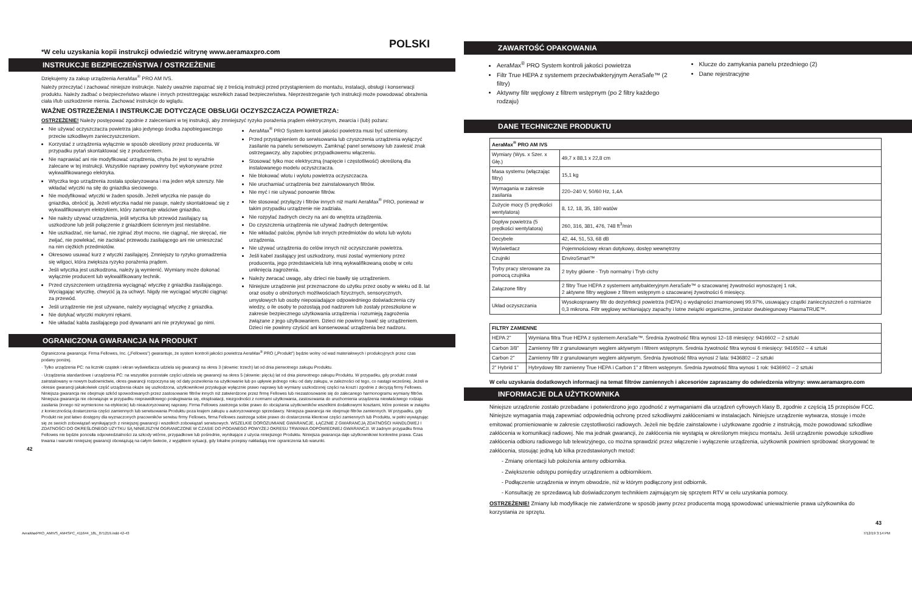*W celu uzyskania kopii instrukcji odwiedzić witrynę www.aeramaxpro.com POLSKI
INSTRUKCJE BEZPIECZEŃSTWA / OSTRZEŻENIE
Dziękujemy za zakup urządzenia AeraMax<sup>®</sup> PRO AM IVS.
Należy przeczytać i zachować niniejsze instrukcje. Należy uważnie zapoznać się z treścią instrukcji przed przystąpieniem do montażu, instalacji, obsługi i konserwacji produktu. Należy zadbać o bezpieczeństwo własne i innych przestrzegając wszelkich zasad bezpieczeństwa. Nieprzestrzeganie tych instrukcji może powodować obrażenia ciała i/lub uszkodzenie mienia. Zachować instrukcje do wglądu.
WAŻNE OSTRZEŻENIA I INSTRUKCJE DOTYCZĄCE OBSŁUGI OCZYSZCZACZA POWIETRZA:
OSTRZEŻENIE! Należy postępować zgodnie z zaleceniami w tej instrukcji, aby zmniejszyć ryzyko porażenia prądem elektrycznym, zwarcia i (lub) pożaru:
Nie używać oczyszczacza powietrza jako jedynego środka zapobiegawczego przeciw szkodliwym zanieczyszczeniom.
Korzystać z urządzenia wyłącznie w sposób określony przez producenta. W przypadku pytań skontaktować się z producentem.
Nie naprawiać ani nie modyfikować urządzenia, chyba że jest to wyraźnie zalecane w tej instrukcji. Wszystkie naprawy powinny być wykonywane przez wykwalifikowanego elektryka.
Wtyczka tego urządzenia została spolaryzowana i ma jeden wtyk szerszy. Nie wkładać wtyczki na siłę do gniazdka sieciowego.
Nie modyfikować wtyczki w żaden sposób. Jeżeli wtyczka nie pasuje do gniazdka, obrócić ją. Jeżeli wtyczka nadal nie pasuje, należy skontaktować się z wykwalifikowanym elektrykiem, który zamontuje właściwe gniazdko.
Nie należy używać urządzenia, jeśli wtyczka lub przewód zasilający są uszkodzone lub jeśli połączenie z gniazdkiem ściennym jest niestabilne.
Nie uszkadzać, nie łamać, nie zginać zbyt mocno, nie ciągnąć, nie skręcać, nie zwijać, nie powlekać, nie zaciskać przewodu zasilającego ani nie umieszczać na nim ciężkich przedmiotów.
Okresowo usuwać kurz z wtyczki zasilającej. Zmniejszy to ryzyko gromadzenia się wilgoci, która zwiększa ryzyko porażenia prądem.
Jeśli wtyczka jest uszkodzona, należy ją wymienić. Wymiany może dokonać wyłącznie producent lub wykwalifikowany technik.
Przed czyszczeniem urządzenia wyciągnąć wtyczkę z gniazdka zasilającego. Wyciągając wtyczkę, chwycić ją za uchwyt. Nigdy nie wyciągać wtyczki ciągnąc za przewód.
Jeśli urządzenie nie jest używane, należy wyciągnąć wtyczkę z gniazdka.
Nie dotykać wtyczki mokrymi rękami.
Nie układać kabla zasilającego pod dywanami ani nie przykrywać go nimi.
AeraMax<sup>®</sup> PRO System kontroli jakości powietrza musi być uziemiony.
Przed przystąpieniem do serwisowania lub czyszczenia urządzenia wyłączyć zasilanie na panelu serwisowym. Zamknąć panel serwisowy lub zawiesić znak ostrzegawczy, aby zapobiec przypadkowemu włączeniu.
Stosować tylko moc elektryczną (napięcie i częstotliwość) określoną dla instalowanego modelu oczyszczacza.
Nie blokować wlotu i wylotu powietrza oczyszczacza.
Nie uruchamiać urządzenia bez zainstalowanych filtrów.
Nie myć i nie używać ponownie filtrów.
Nie stosować przyłączy i filtrów innych niż marki AeraMax<sup>®</sup> PRO, ponieważ w takim przypadku urządzenie nie zadziała.
Nie rozpylać żadnych cieczy na ani do wnętrza urządzenia.
Do czyszczenia urządzenia nie używać żadnych detergentów.
Nie wkładać palców, płynów lub innych przedmiotów do wlotu lub wylotu urządzenia.
Nie używać urządzenia do celów innych niż oczyszczanie powietrza.
Jeśli kabel zasilający jest uszkodzony, musi zostać wymieniony przez producenta, jego przedstawiciela lub inną wykwalifikowaną osobę w celu uniknięcia zagrożenia.
Należy zwracać uwagę, aby dzieci nie bawiły się urządzeniem.
Niniejsze urządzenie jest przeznaczone do użytku przez osoby w wieku od 8. lat oraz osoby o obniżonych możliwościach fizycznych, sensorycznych, umysłowych lub osoby nieposiadające odpowiedniego doświadczenia czy wiedzy, o ile osoby te pozostają pod nadzorem lub zostały przeszkolone w zakresie bezpiecznego użytkowania urządzenia i rozumieją zagrożenia związane z jego użytkowaniem. Dzieci nie powinny bawić się urządzeniem. Dzieci nie powinny czyścić ani konserwować urządzenia bez nadzoru.
OGRANICZONA GWARANCJA NA PRODUKT
Ograniczona gwarancja: Firma Fellowes, Inc. („Fellowes”) gwarantuje, że system kontroli jakości powietrza AeraMax<sup>®</sup> PRO („Produkt”) będzie wolny od wad materiałowych i produkcyjnych przez czas podany poniżej.
· Tylko urządzenia PC: na liczniki cząstek i ekran wyświetlacza udziela się gwarancji na okres 3 (słownie: trzech) lat od dnia pierwotnego zakupu Produktu.
· Urządzenia standardowe i urządzenia PC: na wszystkie pozostałe części udziela się gwarancji na okres 5 (słownie: pięciu) lat od dnia pierwotnego zakupu Produktu. W przypadku, gdy produkt został zainstalowany w nowym budownictwie, okres gwarancji rozpoczyna się od daty pozwolenia na użytkowanie lub po upływie jednego roku od daty zakupu, w zależności od tego, co nastąpi wcześniej. Jeżeli w okresie gwarancji jakakolwiek część urządzenia okaże się uszkodzona, użytkownikowi przysługuje wyłącznie prawo naprawy lub wymiany uszkodzonej części na koszt i zgodnie z decyzją firmy Fellowes. Niniejsza gwarancja nie obejmuje szkód spowodowanych przez zastosowanie filtrów innych niż zatwierdzone przez firmę Fellowes lub niezastosowanie się do zalecanego harmonogramu wymiany filtrów. Niniejsza gwarancja nie obowiązuje w przypadku nieprawidłowego posługiwania się, eksploatacji, niezgodności z normami użytkowania, zastosowania do uruchomienia urządzenia niewłaściwego rodzaju zasilania (innego niż wymienione na etykiecie) lub nieautoryzowanej naprawy. Firma Fellowes zastrzega sobie prawo do obciążania użytkowników wszelkimi dodatkowymi kosztami, które poniesie w związku z koniecznością dostarczenia części zamiennych lub serwisowania Produktu poza krajem zakupu u autoryzowanego sprzedawcy. Niniejsza gwarancja nie obejmuje filtrów zamiennych. W przypadku, gdy Produkt nie jest łatwo dostępny dla wyznaczonych pracowników serwisu firmy Fellowes, firma Fellowes zastrzega sobie prawo do dostarczenia klientowi części zamiennych lub Produktu, w pełni wywiązując się ze swoich zobowiązań wynikających z niniejszej gwarancji i wszelkich zobowiązań serwisowych. WSZELKIE DOROZUMIANE GWARANCJE, ŁĄCZNIE Z GWARANCJĄ ZDATNOŚCI HANDLOWEJ I ZDATNOŚCI DO OKREŚLONEGO UŻYTKU SĄ NINIEJSZYM OGRANICZONE W CZASIE DO PODANEGO POWYŻEJ OKRESU TRWANIA ODPOWIEDNIEJ GWARANCJI. W żadnym przypadku firma Fellowes nie będzie ponosiła odpowiedzialności za szkody wtórne, przypadkowe lub pośrednie, wynikające z użycia niniejszego Produktu. Niniejsza gwarancja daje użytkownikowi konkretne prawa. Czas trwania i warunki niniejszej gwarancji obowiązują na całym świecie, z wyjątkiem sytuacji, gdy lokalne przepisy nakładają inne ograniczenia lub warunki.
42
ZAWARTOŚĆ OPAKOWANIA
AeraMax<sup>®</sup> PRO System kontroli jakości powietrza
Filtr True HEPA z systemem przeciwbakteryjnym AeraSafe™ (2 filtry)
Aktywny filtr węglowy z filtrem wstępnym (po 2 filtry każdego rodzaju)
Klucze do zamykania panelu przedniego (2)
Dane rejestracyjne
DANE TECHNICZNE PRODUKTU
| AeraMax<sup>®</sup> PRO AM IVS | |
| --- | --- |
| Wymiary (Wys. x Szer. x Głę.) | 49,7 x 88,1 x 22,8 cm |
| Masa systemu (włączając filtry) | 15,1 kg |
| Wymagania w zakresie zasilania | 220–240 V, 50/60 Hz, 1,4A |
| Zużycie mocy (5 prędkości wentylatora) | 8, 12, 18, 35, 180 watów |
| Dopływ powietrza (5 prędkości wentylatora) | 260, 316, 381, 476, 748 ft<sup>3</sup>/min |
| Decybele | 42, 44, 51, 53, 68 dB |
| Wyświetlacz | Pojemnościowy ekran dotykowy, dostęp wewnętrzny |
| Czujniki | EnviroSmart™ |
| Tryby pracy sterowane za pomocą czujnika | 2 tryby główne - Tryb normalny i Tryb cichy |
| Załączone filtry | 2 filtry True HEPA z systemem antybakteryjnym AeraSafe™ o szacowanej żywotności wynoszącej 1 rok, 2 aktywne filtry węglowe z filtrem wstępnym o szacowanej żywotności 6 miesięcy. |
| Układ oczyszczania | Wysokosprawny filtr do dezynfekcji powietrza (HEPA) o wydajności znamionowej 99.97%, usuwający cząstki zanieczyszczeń o rozmiarze 0,3 mikrona. Filtr węglowy wchłaniający zapachy i lotne związki organiczne, jonizator dwubiegunowy PlasmaTRUE™. |
| FILTRY ZAMIENNE | |
| --- | --- |
| HEPA 2” | Wymiana filtra True HEPA z systemem AeraSafe™. Średnia żywotność filtra wynosi 12–18 miesięcy: 9416602 – 2 sztuki |
| Carbon 3/8” | Zamienny filtr z granulowanym węglem aktywnym i filtrem wstępnym. Średnia żywotność filtra wynosi 6 miesięcy: 9416502 – 4 sztuki |
| Carbon 2” | Zamienny filtr z granulowanym węglem aktywnym. Średnia żywotność filtra wynosi 2 lata: 9436802 – 2 sztuki |
| 2” Hybrid 1” | Hybrydowy filtr zamienny True HEPA i Carbon 1” z filtrem wstępnym. Średnia żywotność filtra wynosi 1 rok: 9436902 – 2 sztuki |
W celu uzyskania dodatkowych informacji na temat filtrów zamiennych i akcesoriów zapraszamy do odwiedzenia witryny: www.aeramaxpro.com
INFORMACJE DLA UŻYTKOWNIKA
Niniejsze urządzenie zostało przebadane i potwierdzono jego zgodność z wymaganiami dla urządzeń cyfrowych klasy B, zgodnie z częścią 15 przepisów FCC. Niniejsze wymagania mają zapewniać odpowiednią ochronę przed szkodliwymi zakłóceniami w instalacjach. Niniejsze urządzenie wytwarza, stosuje i może emitować promieniowanie w zakresie częstotliwości radiowych. Jeżeli nie będzie zainstalowne i użytkowane zgodnie z instrukcją, może powodować szkodliwe zakłócenia w komunikacji radiowej. Nie ma jednak gwarancji, że zakłócenia nie wystąpią w określonym miejscu montażu. Jeśli urządzenie powoduje szkodliwe zakłócenia odbioru radiowego lub telewizyjnego, co można sprawdzić przez włączenie i wyłączenie urządzenia, użytkownik powinien spróbować skorygować te zakłócenia, stosując jedną lub kilka przedstawionych metod:
- Zmianę orientacji lub położenia anteny odbiornika.
- Zwiększenie odstępu pomiędzy urządzeniem a odbiornikiem.
- Podłączenie urządzenia w innym obwodzie, niż w którym podłączony jest odbiornik.
- Konsultację ze sprzedawcą lub doświadczonym technikiem zajmującym się sprzętem RTV w celu uzyskania pomocy.
OSTRZEŻENIE! Zmiany lub modyfikacje nie zatwierdzone w sposób jawny przez producenta mogą spowodować unieważnienie prawa użytkownika do korzystania ze sprzętu.
43
AeraMaxPRO_AMIVS_AM4SPC_411644_18L_071219.indd 42-43 7/12/19 3:14 PM